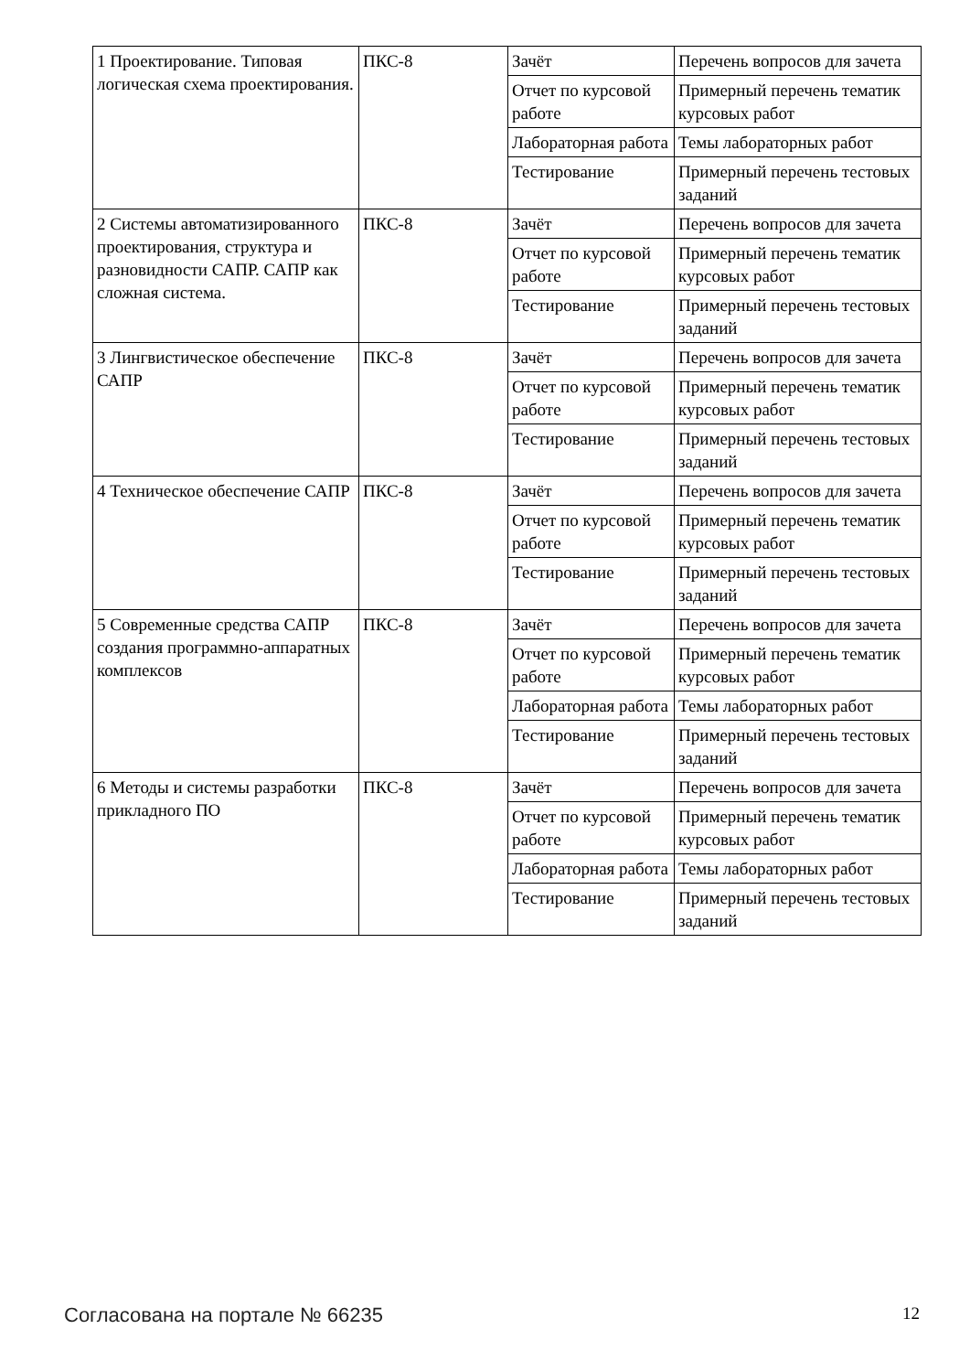| 1 Проектирование. Типовая логическая схема проектирования. | ПКС-8 | Зачёт | Перечень вопросов для зачета |
| | | Отчет по курсовой работе | Примерный перечень тематик курсовых работ |
| | | Лабораторная работа | Темы лабораторных работ |
| | | Тестирование | Примерный перечень тестовых заданий |
| 2 Системы автоматизированного проектирования, структура и разновидности САПР. САПР как сложная система. | ПКС-8 | Зачёт | Перечень вопросов для зачета |
| | | Отчет по курсовой работе | Примерный перечень тематик курсовых работ |
| | | Тестирование | Примерный перечень тестовых заданий |
| 3 Лингвистическое обеспечение САПР | ПКС-8 | Зачёт | Перечень вопросов для зачета |
| | | Отчет по курсовой работе | Примерный перечень тематик курсовых работ |
| | | Тестирование | Примерный перечень тестовых заданий |
| 4 Техническое обеспечение САПР | ПКС-8 | Зачёт | Перечень вопросов для зачета |
| | | Отчет по курсовой работе | Примерный перечень тематик курсовых работ |
| | | Тестирование | Примерный перечень тестовых заданий |
| 5 Современные средства САПР создания программно-аппаратных комплексов | ПКС-8 | Зачёт | Перечень вопросов для зачета |
| | | Отчет по курсовой работе | Примерный перечень тематик курсовых работ |
| | | Лабораторная работа | Темы лабораторных работ |
| | | Тестирование | Примерный перечень тестовых заданий |
| 6 Методы и системы разработки прикладного ПО | ПКС-8 | Зачёт | Перечень вопросов для зачета |
| | | Отчет по курсовой работе | Примерный перечень тематик курсовых работ |
| | | Лабораторная работа | Темы лабораторных работ |
| | | Тестирование | Примерный перечень тестовых заданий |
Согласована на портале № 66235 12